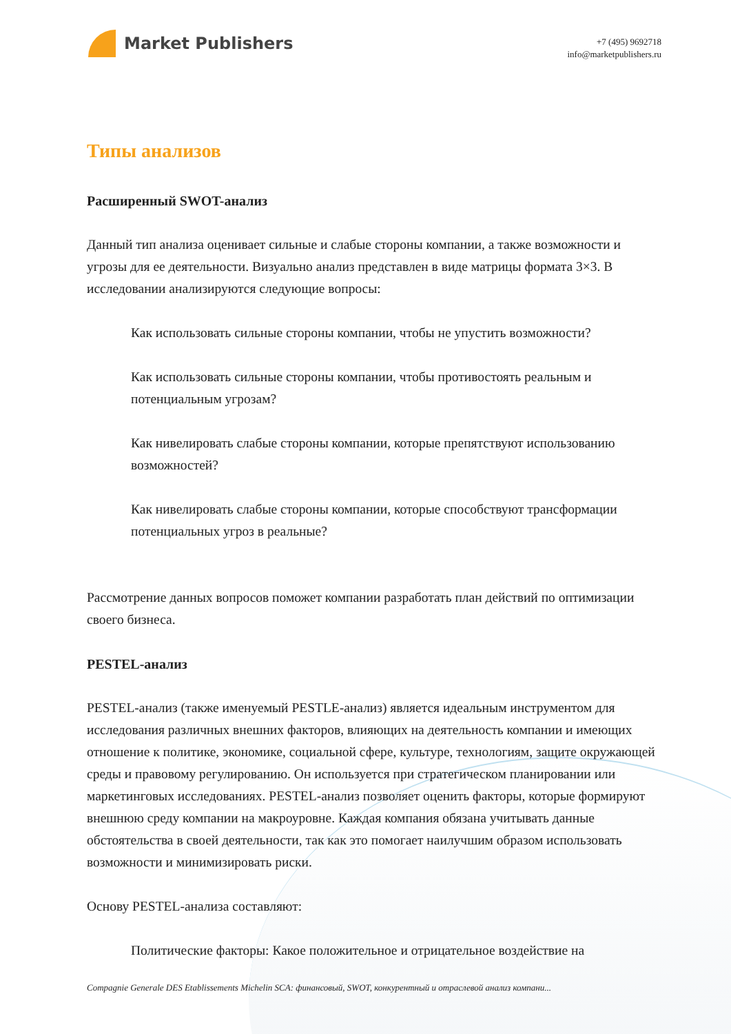Market Publishers
+7 (495) 9692718
info@marketpublishers.ru
Типы анализов
Расширенный SWOT-анализ
Данный тип анализа оценивает сильные и слабые стороны компании, а также возможности и угрозы для ее деятельности. Визуально анализ представлен в виде матрицы формата 3×3. В исследовании анализируются следующие вопросы:
Как использовать сильные стороны компании, чтобы не упустить возможности?
Как использовать сильные стороны компании, чтобы противостоять реальным и потенциальным угрозам?
Как нивелировать слабые стороны компании, которые препятствуют использованию возможностей?
Как нивелировать слабые стороны компании, которые способствуют трансформации потенциальных угроз в реальные?
Рассмотрение данных вопросов поможет компании разработать план действий по оптимизации своего бизнеса.
PESTEL-анализ
PESTEL-анализ (также именуемый PESTLE-анализ) является идеальным инструментом для исследования различных внешних факторов, влияющих на деятельность компании и имеющих отношение к политике, экономике, социальной сфере, культуре, технологиям, защите окружающей среды и правовому регулированию. Он используется при стратегическом планировании или маркетинговых исследованиях. PESTEL-анализ позволяет оценить факторы, которые формируют внешнюю среду компании на макроуровне. Каждая компания обязана учитывать данные обстоятельства в своей деятельности, так как это помогает наилучшим образом использовать возможности и минимизировать риски.
Основу PESTEL-анализа составляют:
Политические факторы: Какое положительное и отрицательное воздействие на
Compagnie Generale DES Etablissements Michelin SCA: финансовый, SWOT, конкурентный и отраслевой анализ компани...